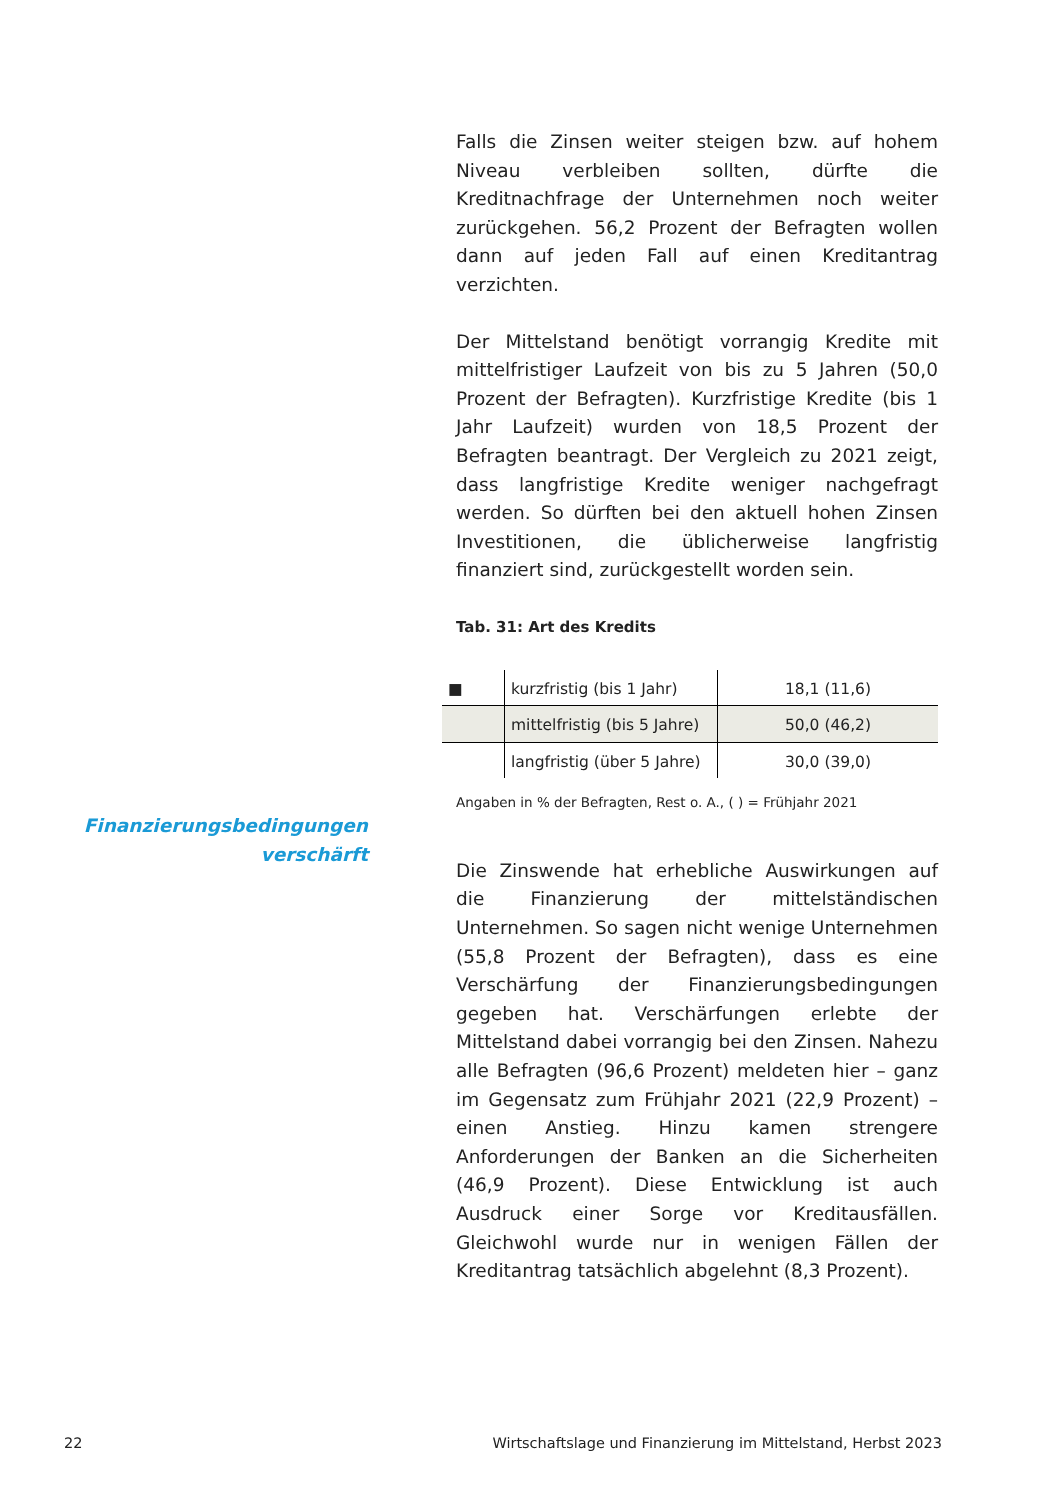Finanzierungsbedingungen
verschärft
Falls die Zinsen weiter steigen bzw. auf hohem Niveau verbleiben sollten, dürfte die Kreditnachfrage der Unternehmen noch weiter zurückgehen. 56,2 Prozent der Befragten wollen dann auf jeden Fall auf einen Kreditantrag verzichten.
Der Mittelstand benötigt vorrangig Kredite mit mittelfristiger Laufzeit von bis zu 5 Jahren (50,0 Prozent der Befragten). Kurzfristige Kredite (bis 1 Jahr Laufzeit) wurden von 18,5 Prozent der Befragten beantragt. Der Vergleich zu 2021 zeigt, dass langfristige Kredite weniger nachgefragt werden. So dürften bei den aktuell hohen Zinsen Investitionen, die üblicherweise langfristig finanziert sind, zurückgestellt worden sein.
Tab. 31: Art des Kredits
| ■ | kurzfristig (bis 1 Jahr) | 18,1 (11,6) |
| | mittelfristig (bis 5 Jahre) | 50,0 (46,2) |
| | langfristig (über 5 Jahre) | 30,0 (39,0) |
Angaben in % der Befragten, Rest o. A., ( ) = Frühjahr 2021
Die Zinswende hat erhebliche Auswirkungen auf die Finanzierung der mittelständischen Unternehmen. So sagen nicht wenige Unternehmen (55,8 Prozent der Befragten), dass es eine Verschärfung der Finanzierungsbedingungen gegeben hat. Verschärfungen erlebte der Mittelstand dabei vorrangig bei den Zinsen. Nahezu alle Befragten (96,6 Prozent) meldeten hier – ganz im Gegensatz zum Frühjahr 2021 (22,9 Prozent) – einen Anstieg. Hinzu kamen strengere Anforderungen der Banken an die Sicherheiten (46,9 Prozent). Diese Entwicklung ist auch Ausdruck einer Sorge vor Kreditausfällen. Gleichwohl wurde nur in wenigen Fällen der Kreditantrag tatsächlich abgelehnt (8,3 Prozent).
22 Wirtschaftslage und Finanzierung im Mittelstand, Herbst 2023